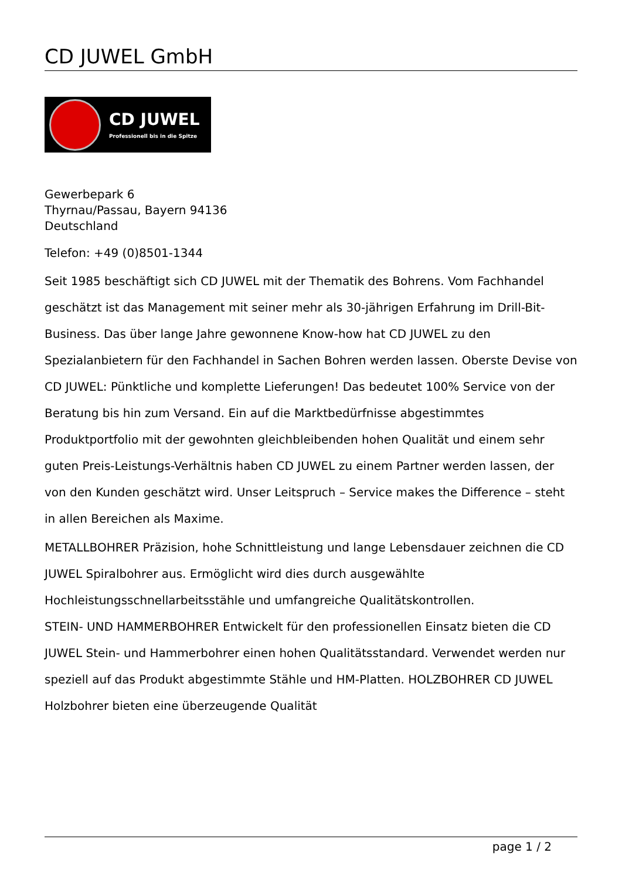CD JUWEL GmbH
CD JUWEL
Professionell bis in die Spitze
Gewerbepark 6
Thyrnau/Passau, Bayern 94136
Deutschland
Telefon: +49 (0)8501-1344
Seit 1985 beschäftigt sich CD JUWEL mit der Thematik des Bohrens. Vom Fachhandel geschätzt ist das Management mit seiner mehr als 30-jährigen Erfahrung im Drill-Bit-Business. Das über lange Jahre gewonnene Know-how hat CD JUWEL zu den Spezialanbietern für den Fachhandel in Sachen Bohren werden lassen. Oberste Devise von CD JUWEL: Pünktliche und komplette Lieferungen! Das bedeutet 100% Service von der Beratung bis hin zum Versand. Ein auf die Marktbedürfnisse abgestimmtes Produktportfolio mit der gewohnten gleichbleibenden hohen Qualität und einem sehr guten Preis-Leistungs-Verhältnis haben CD JUWEL zu einem Partner werden lassen, der von den Kunden geschätzt wird. Unser Leitspruch – Service makes the Difference – steht in allen Bereichen als Maxime.
METALLBOHRER Präzision, hohe Schnittleistung und lange Lebensdauer zeichnen die CD JUWEL Spiralbohrer aus. Ermöglicht wird dies durch ausgewählte Hochleistungsschnellarbeitsstähle und umfangreiche Qualitätskontrollen.
STEIN- UND HAMMERBOHRER Entwickelt für den professionellen Einsatz bieten die CD JUWEL Stein- und Hammerbohrer einen hohen Qualitätsstandard. Verwendet werden nur speziell auf das Produkt abgestimmte Stähle und HM-Platten. HOLZBOHRER CD JUWEL Holzbohrer bieten eine überzeugende Qualität
page 1 / 2